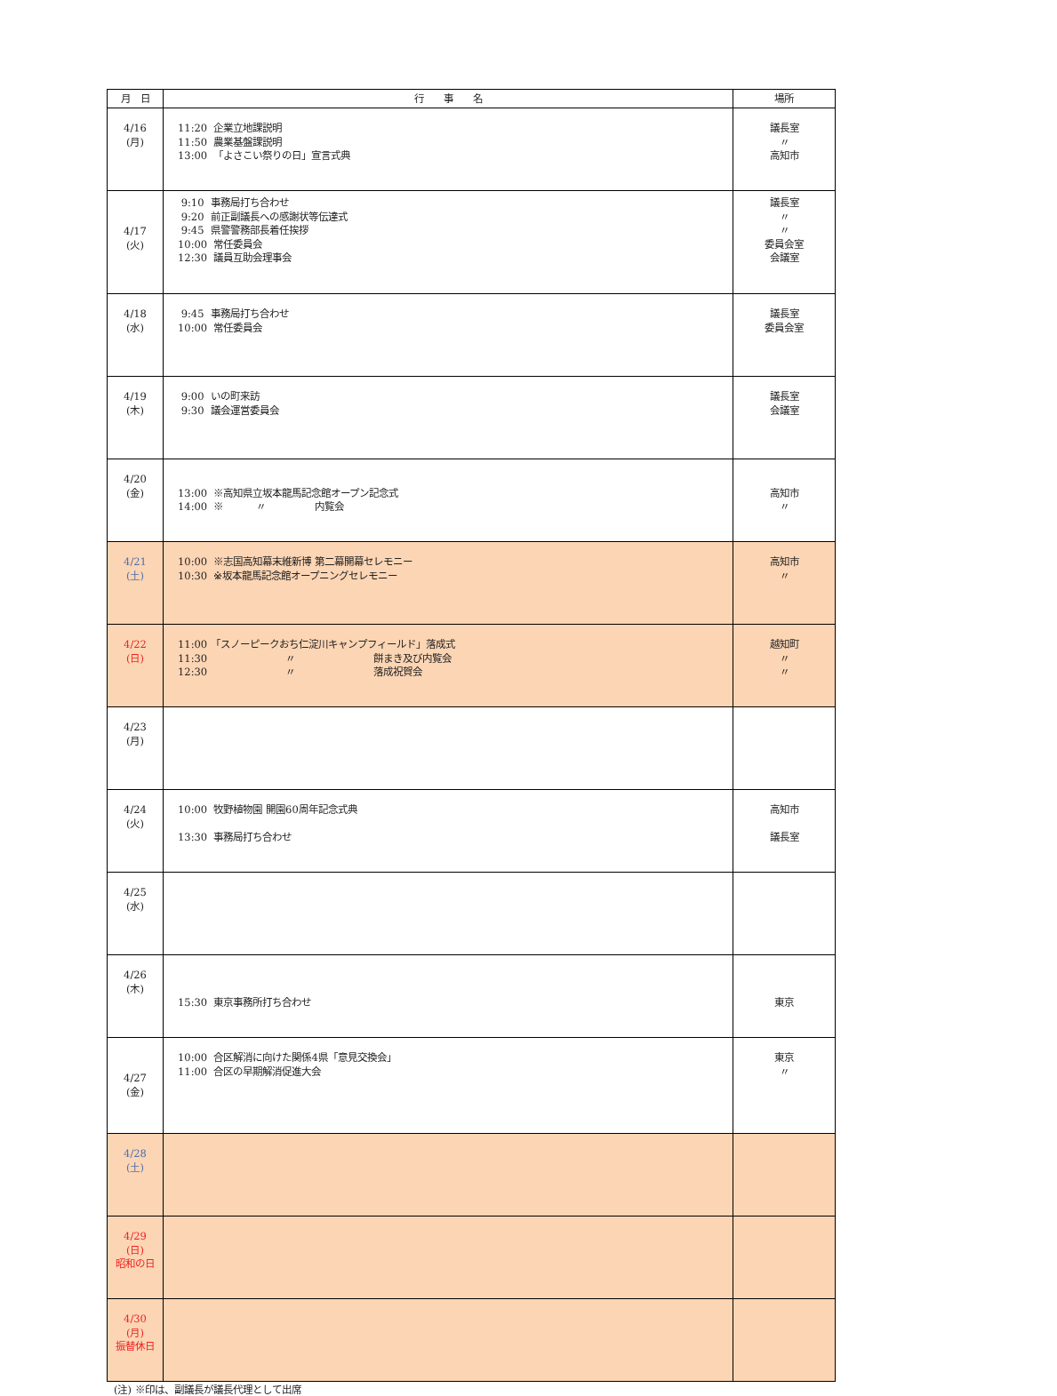| 月 日 | 行 事 名 | 場所 |
| --- | --- | --- |
| 4/16 (月) | 11:20 企業立地課説明 11:50 農業基盤課説明 13:00 「よさこい祭りの日」宣言式典 | 議長室 〃 高知市 |
| 4/17 (火) | 9:10 事務局打ち合わせ 9:20 前正副議長への感謝状等伝達式 9:45 県警警務部長着任挨拶 10:00 常任委員会 12:30 議員互助会理事会 | 議長室 〃 〃 委員会室 会議室 |
| 4/18 (水) | 9:45 事務局打ち合わせ 10:00 常任委員会 | 議長室 委員会室 |
| 4/19 (木) | 9:00 いの町来訪 9:30 議会運営委員会 | 議長室 会議室 |
| 4/20 (金) | 13:00 ※高知県立坂本龍馬記念館オープン記念式 14:00 ※ 〃 内覧会 | 高知市 〃 |
| 4/21 (土) | 10:00 ※志国高知幕末維新博 第二幕開幕セレモニー 10:30 ※坂本龍馬記念館オープニングセレモニー | 高知市 〃 |
| 4/22 (日) | 11:00 「スノーピークおち仁淀川キャンプフィールド」落成式 11:30 〃 餅まき及び内覧会 12:30 〃 落成祝賀会 | 越知町 〃 〃 |
| 4/23 (月) | | |
| 4/24 (火) | 10:00 牧野植物園 開園60周年記念式典 13:30 事務局打ち合わせ | 高知市 議長室 |
| 4/25 (水) | | |
| 4/26 (木) | 15:30 東京事務所打ち合わせ | 東京 |
| 4/27 (金) | 10:00 合区解消に向けた関係4県「意見交換会」 11:00 合区の早期解消促進大会 | 東京 〃 |
| 4/28 (土) | | |
| 4/29 (日) 昭和の日 | | |
| 4/30 (月) 振替休日 | | |
(注) ※印は、副議長が議長代理として出席